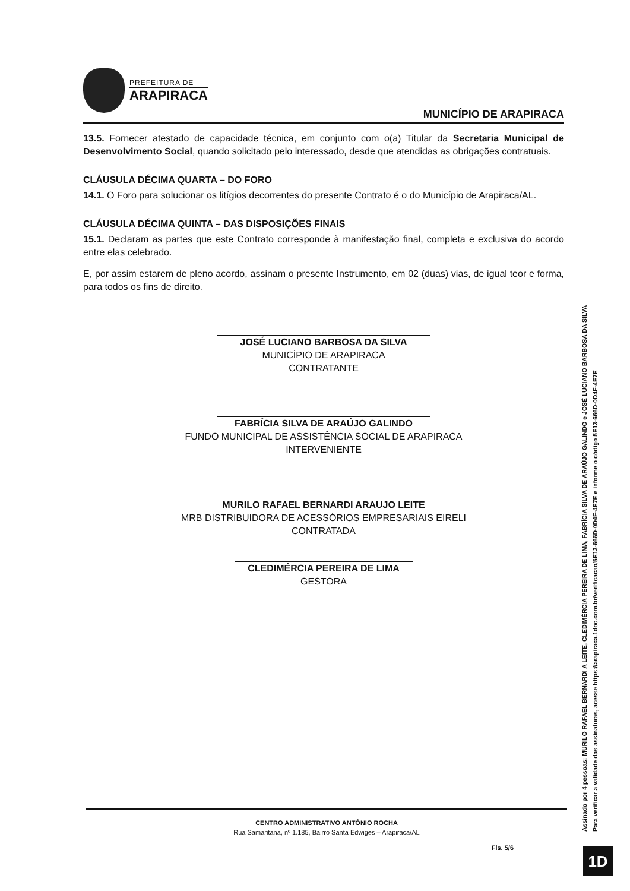PREFEITURA DE
ARAPIRACA
MUNICÍPIO DE ARAPIRACA
13.5. Fornecer atestado de capacidade técnica, em conjunto com o(a) Titular da Secretaria Municipal de Desenvolvimento Social, quando solicitado pelo interessado, desde que atendidas as obrigações contratuais.
CLÁUSULA DÉCIMA QUARTA – DO FORO
14.1. O Foro para solucionar os litígios decorrentes do presente Contrato é o do Município de Arapiraca/AL.
CLÁUSULA DÉCIMA QUINTA – DAS DISPOSIÇÕES FINAIS
15.1. Declaram as partes que este Contrato corresponde à manifestação final, completa e exclusiva do acordo entre elas celebrado.
E, por assim estarem de pleno acordo, assinam o presente Instrumento, em 02 (duas) vias, de igual teor e forma, para todos os fins de direito.
JOSÉ LUCIANO BARBOSA DA SILVA
MUNICÍPIO DE ARAPIRACA
CONTRATANTE
FABRÍCIA SILVA DE ARAÚJO GALINDO
FUNDO MUNICIPAL DE ASSISTÊNCIA SOCIAL DE ARAPIRACA
INTERVENIENTE
MURILO RAFAEL BERNARDI ARAUJO LEITE
MRB DISTRIBUIDORA DE ACESSÓRIOS EMPRESARIAIS EIRELI
CONTRATADA
CLEDIMÉRCIA PEREIRA DE LIMA
GESTORA
CENTRO ADMINISTRATIVO ANTÔNIO ROCHA
Rua Samaritana, nº 1.185, Bairro Santa Edwiges – Arapiraca/AL
Fls. 5/6
Assinado por 4 pessoas: MURILO RAFAEL BERNARDI A LEITE, CLEDIMÉRCIA PEREIRA DE LIMA, FABRÍCIA SILVA DE ARAÚJO GALINDO e JOSÉ LUCIANO BARBOSA DA SILVA
Para verificar a validade das assinaturas, acesse https://arapiraca.1doc.com.br/verificacao/5E13-666D-0D4F-4E7E e informe o código 5E13-666D-0D4F-4E7E
1D